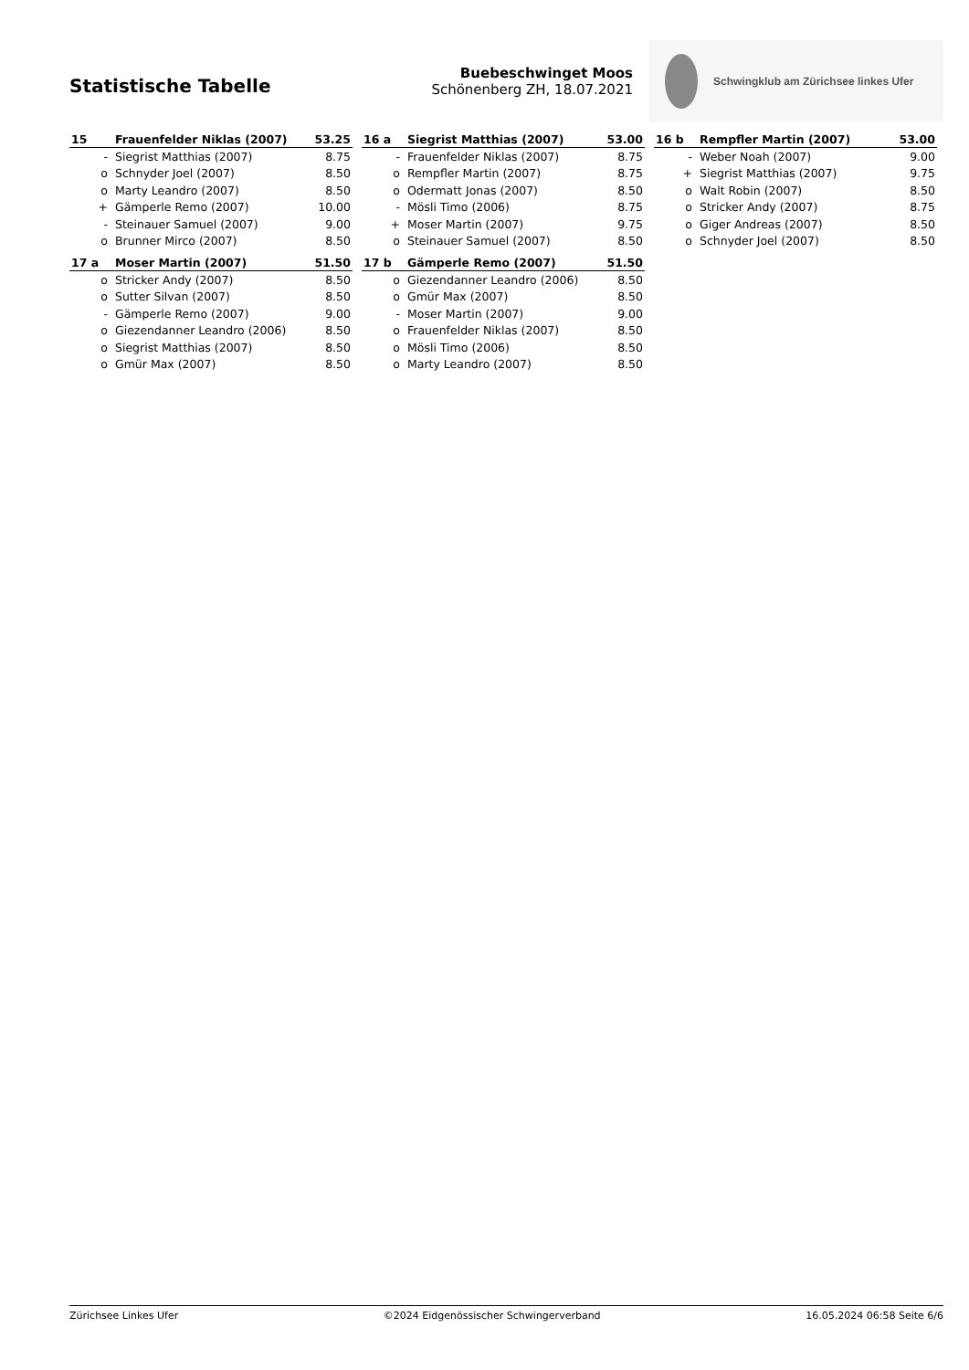Statistische Tabelle
Buebeschwinget Moos
Schönenberg ZH, 18.07.2021
Schwingklub am Zürichsee linkes Ufer
| 15 | Frauenfelder Niklas (2007) | 53.25 |
| --- | --- | --- |
| - | Siegrist Matthias (2007) | 8.75 |
| o | Schnyder Joel (2007) | 8.50 |
| o | Marty Leandro (2007) | 8.50 |
| + | Gämperle Remo (2007) | 10.00 |
| - | Steinauer Samuel (2007) | 9.00 |
| o | Brunner Mirco (2007) | 8.50 |
| 16 a | Siegrist Matthias (2007) | 53.00 |
| --- | --- | --- |
| - | Frauenfelder Niklas (2007) | 8.75 |
| o | Rempfler Martin (2007) | 8.75 |
| o | Odermatt Jonas (2007) | 8.50 |
| - | Mösli Timo (2006) | 8.75 |
| + | Moser Martin (2007) | 9.75 |
| o | Steinauer Samuel (2007) | 8.50 |
| 16 b | Rempfler Martin (2007) | 53.00 |
| --- | --- | --- |
| - | Weber Noah (2007) | 9.00 |
| + | Siegrist Matthias (2007) | 9.75 |
| o | Walt Robin (2007) | 8.50 |
| o | Stricker Andy (2007) | 8.75 |
| o | Giger Andreas (2007) | 8.50 |
| o | Schnyder Joel (2007) | 8.50 |
| 17 a | Moser Martin (2007) | 51.50 |
| --- | --- | --- |
| o | Stricker Andy (2007) | 8.50 |
| o | Sutter Silvan (2007) | 8.50 |
| - | Gämperle Remo (2007) | 9.00 |
| o | Giezendanner Leandro (2006) | 8.50 |
| o | Siegrist Matthias (2007) | 8.50 |
| o | Gmür Max (2007) | 8.50 |
| 17 b | Gämperle Remo (2007) | 51.50 |
| --- | --- | --- |
| o | Giezendanner Leandro (2006) | 8.50 |
| o | Gmür Max (2007) | 8.50 |
| - | Moser Martin (2007) | 9.00 |
| o | Frauenfelder Niklas (2007) | 8.50 |
| o | Mösli Timo (2006) | 8.50 |
| o | Marty Leandro (2007) | 8.50 |
Zürichsee Linkes Ufer ©2024 Eidgenössischer Schwingerverband 16.05.2024 06:58 Seite 6/6